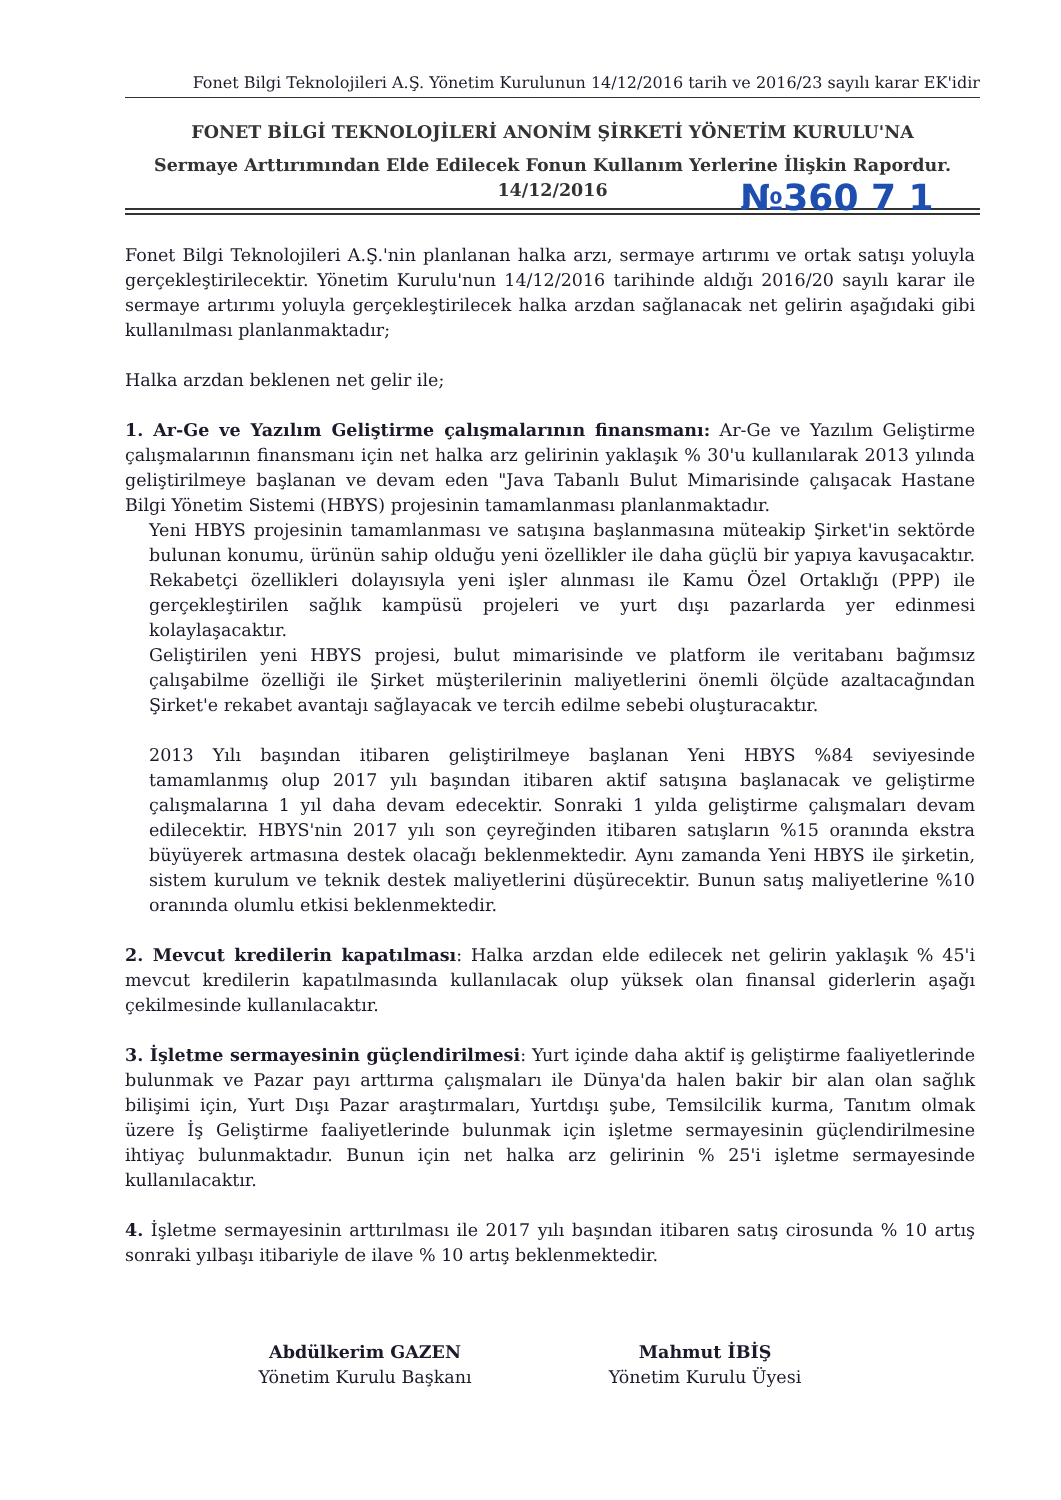Fonet Bilgi Teknolojileri A.Ş. Yönetim Kurulunun 14/12/2016 tarih ve 2016/23 sayılı karar EK'idir
FONET BİLGİ TEKNOLOJİLERİ ANONİM ŞİRKETİ YÖNETİM KURULU'NA
Sermaye Arttırımından Elde Edilecek Fonun Kullanım Yerlerine İlişkin Rapordur.
14/12/2016
№360 7 1
Fonet Bilgi Teknolojileri A.Ş.'nin planlanan halka arzı, sermaye artırımı ve ortak satışı yoluyla gerçekleştirilecektir. Yönetim Kurulu'nun 14/12/2016 tarihinde aldığı 2016/20 sayılı karar ile sermaye artırımı yoluyla gerçekleştirilecek halka arzdan sağlanacak net gelirin aşağıdaki gibi kullanılması planlanmaktadır;
Halka arzdan beklenen net gelir ile;
1. Ar-Ge ve Yazılım Geliştirme çalışmalarının finansmanı: Ar-Ge ve Yazılım Geliştirme çalışmalarının finansmanı için net halka arz gelirinin yaklaşık % 30'u kullanılarak 2013 yılında geliştirilmeye başlanan ve devam eden "Java Tabanlı Bulut Mimarisinde çalışacak Hastane Bilgi Yönetim Sistemi (HBYS) projesinin tamamlanması planlanmaktadır.
Yeni HBYS projesinin tamamlanması ve satışına başlanmasına müteakip Şirket'in sektörde bulunan konumu, ürünün sahip olduğu yeni özellikler ile daha güçlü bir yapıya kavuşacaktır. Rekabetçi özellikleri dolayısıyla yeni işler alınması ile Kamu Özel Ortaklığı (PPP) ile gerçekleştirilen sağlık kampüsü projeleri ve yurt dışı pazarlarda yer edinmesi kolaylaşacaktır.
Geliştirilen yeni HBYS projesi, bulut mimarisinde ve platform ile veritabanı bağımsız çalışabilme özelliği ile Şirket müşterilerinin maliyetlerini önemli ölçüde azaltacağından Şirket'e rekabet avantajı sağlayacak ve tercih edilme sebebi oluşturacaktır.
2013 Yılı başından itibaren geliştirilmeye başlanan Yeni HBYS %84 seviyesinde tamamlanmış olup 2017 yılı başından itibaren aktif satışına başlanacak ve geliştirme çalışmalarına 1 yıl daha devam edecektir. Sonraki 1 yılda geliştirme çalışmaları devam edilecektir. HBYS'nin 2017 yılı son çeyreğinden itibaren satışların %15 oranında ekstra büyüyerek artmasına destek olacağı beklenmektedir. Aynı zamanda Yeni HBYS ile şirketin, sistem kurulum ve teknik destek maliyetlerini düşürecektir. Bunun satış maliyetlerine %10 oranında olumlu etkisi beklenmektedir.
2. Mevcut kredilerin kapatılması: Halka arzdan elde edilecek net gelirin yaklaşık % 45'i mevcut kredilerin kapatılmasında kullanılacak olup yüksek olan finansal giderlerin aşağı çekilmesinde kullanılacaktır.
3. İşletme sermayesinin güçlendirilmesi: Yurt içinde daha aktif iş geliştirme faaliyetlerinde bulunmak ve Pazar payı arttırma çalışmaları ile Dünya'da halen bakir bir alan olan sağlık bilişimi için, Yurt Dışı Pazar araştırmaları, Yurtdışı şube, Temsilcilik kurma, Tanıtım olmak üzere İş Geliştirme faaliyetlerinde bulunmak için işletme sermayesinin güçlendirilmesine ihtiyaç bulunmaktadır. Bunun için net halka arz gelirinin % 25'i işletme sermayesinde kullanılacaktır.
4. İşletme sermayesinin arttırılması ile 2017 yılı başından itibaren satış cirosunda % 10 artış sonraki yılbaşı itibariyle de ilave % 10 artış beklenmektedir.
Abdülkerim GAZEN
Yönetim Kurulu Başkanı
Mahmut İBİŞ
Yönetim Kurulu Üyesi